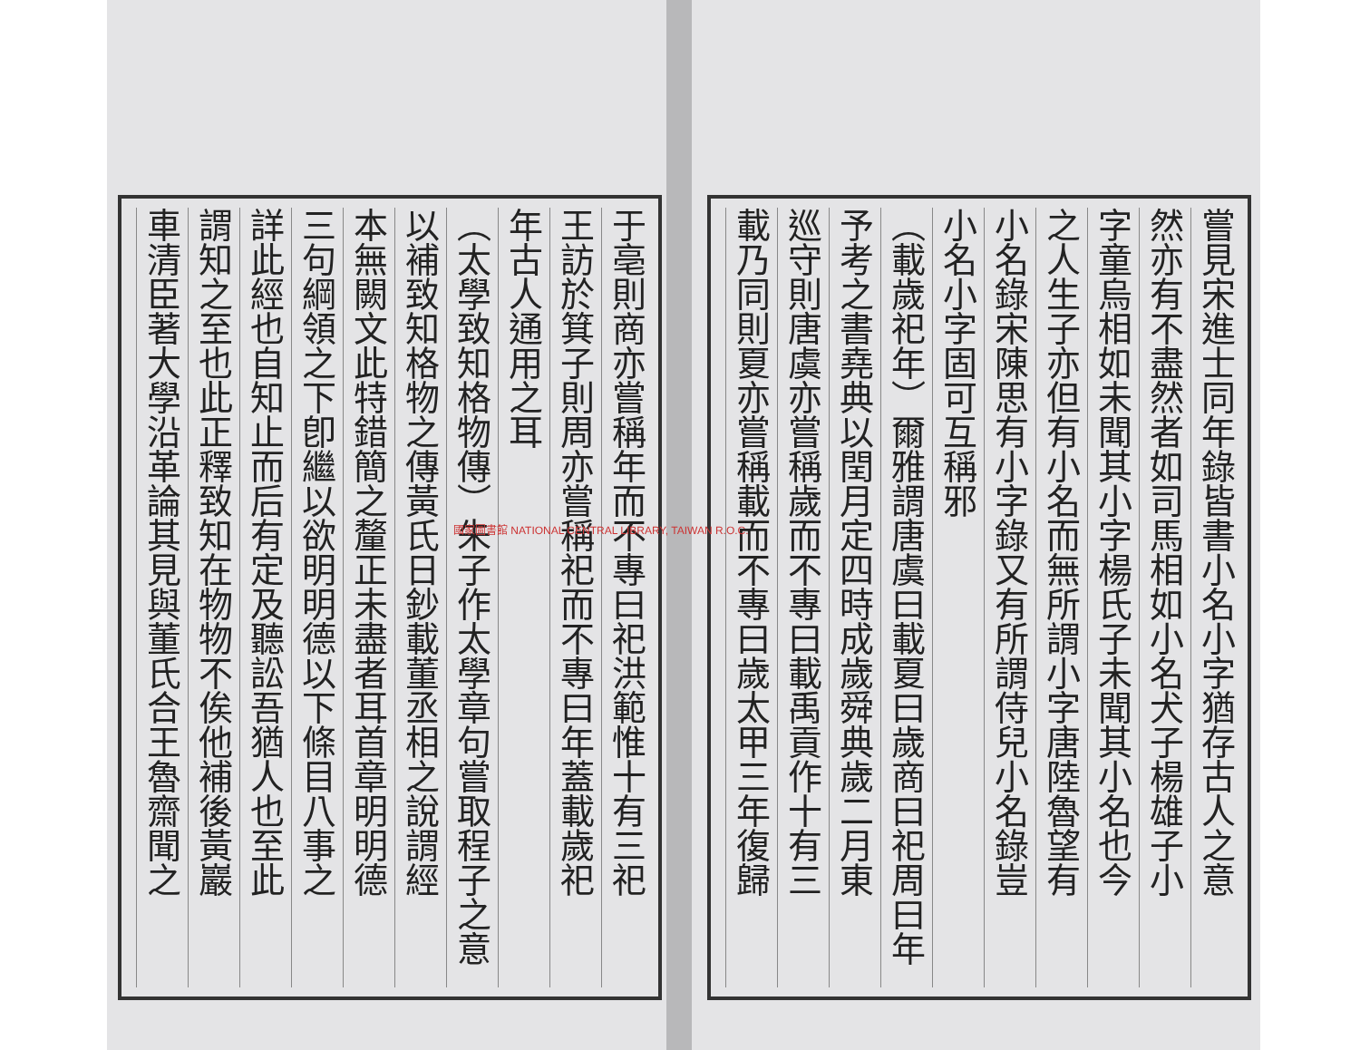嘗見宋進士同年錄皆書小名小字猶存古人之意
然亦有不盡然者如司馬相如小名犬子楊雄子小
字童烏相如未聞其小字楊氏子未聞其小名也今
之人生子亦但有小名而無所謂小字唐陸魯望有
小名錄宋陳思有小字錄又有所謂侍兒小名錄豈
小名小字固可互稱邪
（載歲祀年）爾雅謂唐虞曰載夏曰歲商曰祀周曰年
予考之書堯典以閏月定四時成歲舜典歲二月東
巡守則唐虞亦嘗稱歲而不專曰載禹貢作十有三
載乃同則夏亦嘗稱載而不專曰歲太甲三年復歸
于亳則商亦嘗稱年而不專曰祀洪範惟十有三祀
王訪於箕子則周亦嘗稱祀而不專曰年蓋載歲祀
年古人通用之耳
（太學致知格物傳）朱子作太學章句嘗取程子之意
以補致知格物之傳黃氏日鈔載董丞相之說謂經
本無闕文此特錯簡之釐正未盡者耳首章明明德
三句綱領之下卽繼以欲明明德以下條目八事之
詳此經也自知止而后有定及聽訟吾猶人也至此
謂知之至也此正釋致知在物物不俟他補後黃巖
車清臣著大學沿革論其見與董氏合王魯齋聞之
國家圖書館 NATIONAL CENTRAL LIBRARY, TAIWAN R.O.C.